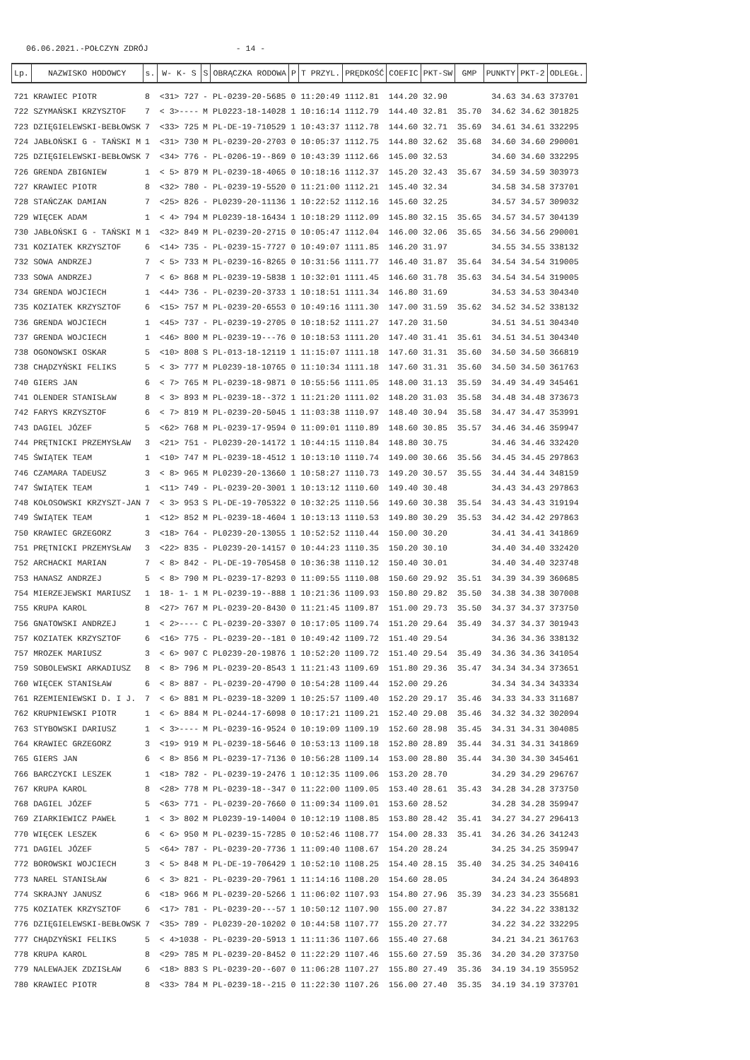06.06.2021.-POŁCZYN ZDRÓJ - 14 -
| Lp. | NAZWISKO HODOWCY | s. | W- K- S | S | OBRĄCZKA RODOWA | P | T PRZYL. | PRĘDKOŚĆ | COEFIC | PKT-SW | GMP | PUNKTY | PKT-2 | ODLEGŁ. |
| --- | --- | --- | --- | --- | --- | --- | --- | --- | --- | --- | --- | --- | --- | --- |
| 721 | KRAWIEC PIOTR | 8 | <31> 727 | - | PL-0239-20-5685 | 0 | 11:20:49 | 1112.81 | 144.20 | 32.90 | | 34.63 | 34.63 | 373701 |
| 722 | SZYMAŃSKI KRZYSZTOF | 7 | < 3>---- | M | PL0223-18-14028 | 1 | 10:16:14 | 1112.79 | 144.40 | 32.81 | 35.70 | 34.62 | 34.62 | 301825 |
| 723 | DZIĘGIELEWSKI-BEBŁOWSK | 7 | <33> 725 | M | PL-DE-19-710529 | 1 | 10:43:37 | 1112.78 | 144.60 | 32.71 | 35.69 | 34.61 | 34.61 | 332295 |
| 724 | JABŁOŃSKI G - TAŃSKI M | 1 | <31> 730 | M | PL-0239-20-2703 | 0 | 10:05:37 | 1112.75 | 144.80 | 32.62 | 35.68 | 34.60 | 34.60 | 290001 |
| 725 | DZIĘGIELEWSKI-BEBŁOWSK | 7 | <34> 776 | - | PL-0206-19--869 | 0 | 10:43:39 | 1112.66 | 145.00 | 32.53 | | 34.60 | 34.60 | 332295 |
| 726 | GRENDA ZBIGNIEW | 1 | < 5> 879 | M | PL-0239-18-4065 | 0 | 10:18:16 | 1112.37 | 145.20 | 32.43 | 35.67 | 34.59 | 34.59 | 303973 |
| 727 | KRAWIEC PIOTR | 8 | <32> 780 | - | PL-0239-19-5520 | 0 | 11:21:00 | 1112.21 | 145.40 | 32.34 | | 34.58 | 34.58 | 373701 |
| 728 | STAŃCZAK DAMIAN | 7 | <25> 826 | - | PL0239-20-11136 | 1 | 10:22:52 | 1112.16 | 145.60 | 32.25 | | 34.57 | 34.57 | 309032 |
| 729 | WIĘCEK ADAM | 1 | < 4> 794 | M | PL0239-18-16434 | 1 | 10:18:29 | 1112.09 | 145.80 | 32.15 | 35.65 | 34.57 | 34.57 | 304139 |
| 730 | JABŁOŃSKI G - TAŃSKI M | 1 | <32> 849 | M | PL-0239-20-2715 | 0 | 10:05:47 | 1112.04 | 146.00 | 32.06 | 35.65 | 34.56 | 34.56 | 290001 |
| 731 | KOZIATEK KRZYSZTOF | 6 | <14> 735 | - | PL-0239-15-7727 | 0 | 10:49:07 | 1111.85 | 146.20 | 31.97 | | 34.55 | 34.55 | 338132 |
| 732 | SOWA ANDRZEJ | 7 | < 5> 733 | M | PL-0239-16-8265 | 0 | 10:31:56 | 1111.77 | 146.40 | 31.87 | 35.64 | 34.54 | 34.54 | 319005 |
| 733 | SOWA ANDRZEJ | 7 | < 6> 868 | M | PL-0239-19-5838 | 1 | 10:32:01 | 1111.45 | 146.60 | 31.78 | 35.63 | 34.54 | 34.54 | 319005 |
| 734 | GRENDA WOJCIECH | 1 | <44> 736 | - | PL-0239-20-3733 | 1 | 10:18:51 | 1111.34 | 146.80 | 31.69 | | 34.53 | 34.53 | 304340 |
| 735 | KOZIATEK KRZYSZTOF | 6 | <15> 757 | M | PL-0239-20-6553 | 0 | 10:49:16 | 1111.30 | 147.00 | 31.59 | 35.62 | 34.52 | 34.52 | 338132 |
| 736 | GRENDA WOJCIECH | 1 | <45> 737 | - | PL-0239-19-2705 | 0 | 10:18:52 | 1111.27 | 147.20 | 31.50 | | 34.51 | 34.51 | 304340 |
| 737 | GRENDA WOJCIECH | 1 | <46> 800 | M | PL-0239-19---76 | 0 | 10:18:53 | 1111.20 | 147.40 | 31.41 | 35.61 | 34.51 | 34.51 | 304340 |
| 738 | OGONOWSKI OSKAR | 5 | <10> 808 | S | PL-013-18-12119 | 1 | 11:15:07 | 1111.18 | 147.60 | 31.31 | 35.60 | 34.50 | 34.50 | 366819 |
| 738 | CHĄDZYŃSKI FELIKS | 5 | < 3> 777 | M | PL0239-18-10765 | 0 | 11:10:34 | 1111.18 | 147.60 | 31.31 | 35.60 | 34.50 | 34.50 | 361763 |
| 740 | GIERS JAN | 6 | < 7> 765 | M | PL-0239-18-9871 | 0 | 10:55:56 | 1111.05 | 148.00 | 31.13 | 35.59 | 34.49 | 34.49 | 345461 |
| 741 | OLENDER STANISŁAW | 8 | < 3> 893 | M | PL-0239-18--372 | 1 | 11:21:20 | 1111.02 | 148.20 | 31.03 | 35.58 | 34.48 | 34.48 | 373673 |
| 742 | FARYS KRZYSZTOF | 6 | < 7> 819 | M | PL-0239-20-5045 | 1 | 11:03:38 | 1110.97 | 148.40 | 30.94 | 35.58 | 34.47 | 34.47 | 353991 |
| 743 | DAGIEL JÓZEF | 5 | <62> 768 | M | PL-0239-17-9594 | 0 | 11:09:01 | 1110.89 | 148.60 | 30.85 | 35.57 | 34.46 | 34.46 | 359947 |
| 744 | PRĘTNICKI PRZEMYSŁAW | 3 | <21> 751 | - | PL0239-20-14172 | 1 | 10:44:15 | 1110.84 | 148.80 | 30.75 | | 34.46 | 34.46 | 332420 |
| 745 | ŚWIĄTEK TEAM | 1 | <10> 747 | M | PL-0239-18-4512 | 1 | 10:13:10 | 1110.74 | 149.00 | 30.66 | 35.56 | 34.45 | 34.45 | 297863 |
| 746 | CZAMARA TADEUSZ | 3 | < 8> 965 | M | PL0239-20-13660 | 1 | 10:58:27 | 1110.73 | 149.20 | 30.57 | 35.55 | 34.44 | 34.44 | 348159 |
| 747 | ŚWIĄTEK TEAM | 1 | <11> 749 | - | PL-0239-20-3001 | 1 | 10:13:12 | 1110.60 | 149.40 | 30.48 | | 34.43 | 34.43 | 297863 |
| 748 | KOŁOSOWSKI KRZYSZT-JAN | 7 | < 3> 953 | S | PL-DE-19-705322 | 0 | 10:32:25 | 1110.56 | 149.60 | 30.38 | 35.54 | 34.43 | 34.43 | 319194 |
| 749 | ŚWIĄTEK TEAM | 1 | <12> 852 | M | PL-0239-18-4604 | 1 | 10:13:13 | 1110.53 | 149.80 | 30.29 | 35.53 | 34.42 | 34.42 | 297863 |
| 750 | KRAWIEC GRZEGORZ | 3 | <18> 764 | - | PL0239-20-13055 | 1 | 10:52:52 | 1110.44 | 150.00 | 30.20 | | 34.41 | 34.41 | 341869 |
| 751 | PRĘTNICKI PRZEMYSŁAW | 3 | <22> 835 | - | PL0239-20-14157 | 0 | 10:44:23 | 1110.35 | 150.20 | 30.10 | | 34.40 | 34.40 | 332420 |
| 752 | ARCHACKI MARIAN | 7 | < 8> 842 | - | PL-DE-19-705458 | 0 | 10:36:38 | 1110.12 | 150.40 | 30.01 | | 34.40 | 34.40 | 323748 |
| 753 | HANASZ ANDRZEJ | 5 | < 8> 790 | M | PL-0239-17-8293 | 0 | 11:09:55 | 1110.08 | 150.60 | 29.92 | 35.51 | 34.39 | 34.39 | 360685 |
| 754 | MIERZEJEWSKI MARIUSZ | 1 | 18- 1- 1 | M | PL-0239-19--888 | 1 | 10:21:36 | 1109.93 | 150.80 | 29.82 | 35.50 | 34.38 | 34.38 | 307008 |
| 755 | KRUPA KAROL | 8 | <27> 767 | M | PL-0239-20-8430 | 0 | 11:21:45 | 1109.87 | 151.00 | 29.73 | 35.50 | 34.37 | 34.37 | 373750 |
| 756 | GNATOWSKI ANDRZEJ | 1 | < 2>---- | C | PL-0239-20-3307 | 0 | 10:17:05 | 1109.74 | 151.20 | 29.64 | 35.49 | 34.37 | 34.37 | 301943 |
| 757 | KOZIATEK KRZYSZTOF | 6 | <16> 775 | - | PL-0239-20--181 | 0 | 10:49:42 | 1109.72 | 151.40 | 29.54 | | 34.36 | 34.36 | 338132 |
| 757 | MROZEK MARIUSZ | 3 | < 6> 907 | C | PL0239-20-19876 | 1 | 10:52:20 | 1109.72 | 151.40 | 29.54 | 35.49 | 34.36 | 34.36 | 341054 |
| 759 | SOBOLEWSKI ARKADIUSZ | 8 | < 8> 796 | M | PL-0239-20-8543 | 1 | 11:21:43 | 1109.69 | 151.80 | 29.36 | 35.47 | 34.34 | 34.34 | 373651 |
| 760 | WIĘCEK STANISŁAW | 6 | < 8> 887 | - | PL-0239-20-4790 | 0 | 10:54:28 | 1109.44 | 152.00 | 29.26 | | 34.34 | 34.34 | 343334 |
| 761 | RZEMIENIEWSKI D. I J. | 7 | < 6> 881 | M | PL-0239-18-3209 | 1 | 10:25:57 | 1109.40 | 152.20 | 29.17 | 35.46 | 34.33 | 34.33 | 311687 |
| 762 | KRUPNIEWSKI PIOTR | 1 | < 6> 884 | M | PL-0244-17-6098 | 0 | 10:17:21 | 1109.21 | 152.40 | 29.08 | 35.46 | 34.32 | 34.32 | 302094 |
| 763 | STYBOWSKI DARIUSZ | 1 | < 3>---- | M | PL-0239-16-9524 | 0 | 10:19:09 | 1109.19 | 152.60 | 28.98 | 35.45 | 34.31 | 34.31 | 304085 |
| 764 | KRAWIEC GRZEGORZ | 3 | <19> 919 | M | PL-0239-18-5646 | 0 | 10:53:13 | 1109.18 | 152.80 | 28.89 | 35.44 | 34.31 | 34.31 | 341869 |
| 765 | GIERS JAN | 6 | < 8> 856 | M | PL-0239-17-7136 | 0 | 10:56:28 | 1109.14 | 153.00 | 28.80 | 35.44 | 34.30 | 34.30 | 345461 |
| 766 | BARCZYCKI LESZEK | 1 | <18> 782 | - | PL-0239-19-2476 | 1 | 10:12:35 | 1109.06 | 153.20 | 28.70 | | 34.29 | 34.29 | 296767 |
| 767 | KRUPA KAROL | 8 | <28> 778 | M | PL-0239-18--347 | 0 | 11:22:00 | 1109.05 | 153.40 | 28.61 | 35.43 | 34.28 | 34.28 | 373750 |
| 768 | DAGIEL JÓZEF | 5 | <63> 771 | - | PL-0239-20-7660 | 0 | 11:09:34 | 1109.01 | 153.60 | 28.52 | | 34.28 | 34.28 | 359947 |
| 769 | ZIARKIEWICZ PAWEŁ | 1 | < 3> 802 | M | PL0239-19-14004 | 0 | 10:12:19 | 1108.85 | 153.80 | 28.42 | 35.41 | 34.27 | 34.27 | 296413 |
| 770 | WIĘCEK LESZEK | 6 | < 6> 950 | M | PL-0239-15-7285 | 0 | 10:52:46 | 1108.77 | 154.00 | 28.33 | 35.41 | 34.26 | 34.26 | 341243 |
| 771 | DAGIEL JÓZEF | 5 | <64> 787 | - | PL-0239-20-7736 | 1 | 11:09:40 | 1108.67 | 154.20 | 28.24 | | 34.25 | 34.25 | 359947 |
| 772 | BOROWSKI WOJCIECH | 3 | < 5> 848 | M | PL-DE-19-706429 | 1 | 10:52:10 | 1108.25 | 154.40 | 28.15 | 35.40 | 34.25 | 34.25 | 340416 |
| 773 | NAREL STANISŁAW | 6 | < 3> 821 | - | PL-0239-20-7961 | 1 | 11:14:16 | 1108.20 | 154.60 | 28.05 | | 34.24 | 34.24 | 364893 |
| 774 | SKRAJNY JANUSZ | 6 | <18> 966 | M | PL-0239-20-5266 | 1 | 11:06:02 | 1107.93 | 154.80 | 27.96 | 35.39 | 34.23 | 34.23 | 355681 |
| 775 | KOZIATEK KRZYSZTOF | 6 | <17> 781 | - | PL-0239-20---57 | 1 | 10:50:12 | 1107.90 | 155.00 | 27.87 | | 34.22 | 34.22 | 338132 |
| 776 | DZIĘGIELEWSKI-BEBŁOWSK | 7 | <35> 789 | - | PL0239-20-10202 | 0 | 10:44:58 | 1107.77 | 155.20 | 27.77 | | 34.22 | 34.22 | 332295 |
| 777 | CHĄDZYŃSKI FELIKS | 5 | < 4>1038 | - | PL-0239-20-5913 | 1 | 11:11:36 | 1107.66 | 155.40 | 27.68 | | 34.21 | 34.21 | 361763 |
| 778 | KRUPA KAROL | 8 | <29> 785 | M | PL-0239-20-8452 | 0 | 11:22:29 | 1107.46 | 155.60 | 27.59 | 35.36 | 34.20 | 34.20 | 373750 |
| 779 | NALEWAJEK ZDZISŁAW | 6 | <18> 883 | S | PL-0239-20--607 | 0 | 11:06:28 | 1107.27 | 155.80 | 27.49 | 35.36 | 34.19 | 34.19 | 355952 |
| 780 | KRAWIEC PIOTR | 8 | <33> 784 | M | PL-0239-18--215 | 0 | 11:22:30 | 1107.26 | 156.00 | 27.40 | 35.35 | 34.19 | 34.19 | 373701 |